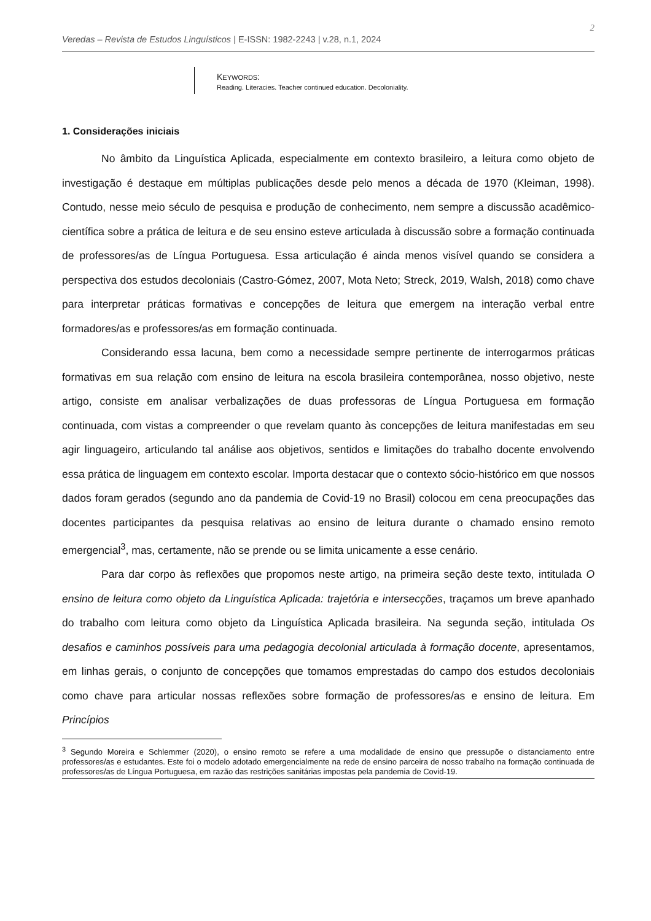Veredas – Revista de Estudos Linguísticos | E-ISSN: 1982-2243 | v.28, n.1, 2024 2
KEYWORDS:
Reading. Literacies. Teacher continued education. Decoloniality.
1. Considerações iniciais
No âmbito da Linguística Aplicada, especialmente em contexto brasileiro, a leitura como objeto de investigação é destaque em múltiplas publicações desde pelo menos a década de 1970 (Kleiman, 1998). Contudo, nesse meio século de pesquisa e produção de conhecimento, nem sempre a discussão acadêmico-científica sobre a prática de leitura e de seu ensino esteve articulada à discussão sobre a formação continuada de professores/as de Língua Portuguesa. Essa articulação é ainda menos visível quando se considera a perspectiva dos estudos decoloniais (Castro-Gómez, 2007, Mota Neto; Streck, 2019, Walsh, 2018) como chave para interpretar práticas formativas e concepções de leitura que emergem na interação verbal entre formadores/as e professores/as em formação continuada.
Considerando essa lacuna, bem como a necessidade sempre pertinente de interrogarmos práticas formativas em sua relação com ensino de leitura na escola brasileira contemporânea, nosso objetivo, neste artigo, consiste em analisar verbalizações de duas professoras de Língua Portuguesa em formação continuada, com vistas a compreender o que revelam quanto às concepções de leitura manifestadas em seu agir linguageiro, articulando tal análise aos objetivos, sentidos e limitações do trabalho docente envolvendo essa prática de linguagem em contexto escolar. Importa destacar que o contexto sócio-histórico em que nossos dados foram gerados (segundo ano da pandemia de Covid-19 no Brasil) colocou em cena preocupações das docentes participantes da pesquisa relativas ao ensino de leitura durante o chamado ensino remoto emergencial<sup>3</sup>, mas, certamente, não se prende ou se limita unicamente a esse cenário.
Para dar corpo às reflexões que propomos neste artigo, na primeira seção deste texto, intitulada O ensino de leitura como objeto da Linguística Aplicada: trajetória e intersecções, traçamos um breve apanhado do trabalho com leitura como objeto da Linguística Aplicada brasileira. Na segunda seção, intitulada Os desafios e caminhos possíveis para uma pedagogia decolonial articulada à formação docente, apresentamos, em linhas gerais, o conjunto de concepções que tomamos emprestadas do campo dos estudos decoloniais como chave para articular nossas reflexões sobre formação de professores/as e ensino de leitura. Em Princípios
<sup>3</sup> Segundo Moreira e Schlemmer (2020), o ensino remoto se refere a uma modalidade de ensino que pressupõe o distanciamento entre professores/as e estudantes. Este foi o modelo adotado emergencialmente na rede de ensino parceira de nosso trabalho na formação continuada de professores/as de Língua Portuguesa, em razão das restrições sanitárias impostas pela pandemia de Covid-19.